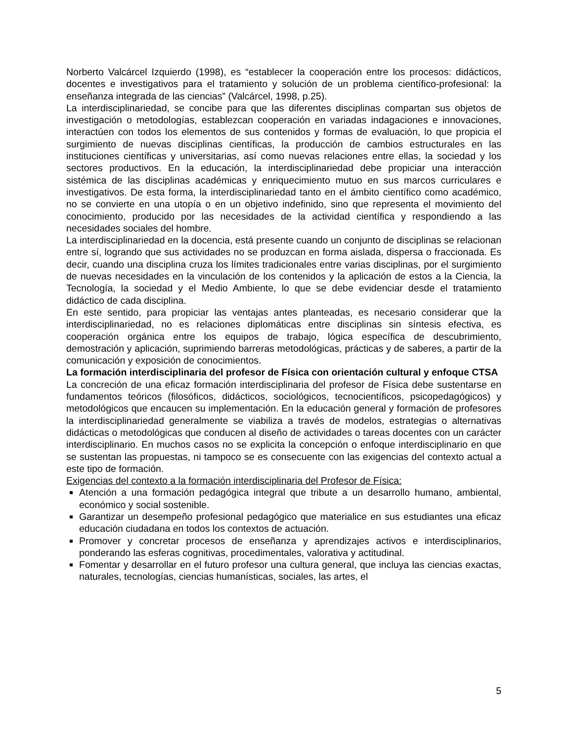Norberto Valcárcel Izquierdo (1998), es “establecer la cooperación entre los procesos: didácticos, docentes e investigativos para el tratamiento y solución de un problema científico-profesional: la enseñanza integrada de las ciencias” (Valcárcel, 1998, p.25).
La interdisciplinariedad, se concibe para que las diferentes disciplinas compartan sus objetos de investigación o metodologías, establezcan cooperación en variadas indagaciones e innovaciones, interactúen con todos los elementos de sus contenidos y formas de evaluación, lo que propicia el surgimiento de nuevas disciplinas científicas, la producción de cambios estructurales en las instituciones científicas y universitarias, así como nuevas relaciones entre ellas, la sociedad y los sectores productivos. En la educación, la interdisciplinariedad debe propiciar una interacción sistémica de las disciplinas académicas y enriquecimiento mutuo en sus marcos curriculares e investigativos. De esta forma, la interdisciplinariedad tanto en el ámbito científico como académico, no se convierte en una utopía o en un objetivo indefinido, sino que representa el movimiento del conocimiento, producido por las necesidades de la actividad científica y respondiendo a las necesidades sociales del hombre.
La interdisciplinariedad en la docencia, está presente cuando un conjunto de disciplinas se relacionan entre sí, logrando que sus actividades no se produzcan en forma aislada, dispersa o fraccionada. Es decir, cuando una disciplina cruza los límites tradicionales entre varias disciplinas, por el surgimiento de nuevas necesidades en la vinculación de los contenidos y la aplicación de estos a la Ciencia, la Tecnología, la sociedad y el Medio Ambiente, lo que se debe evidenciar desde el tratamiento didáctico de cada disciplina.
En este sentido, para propiciar las ventajas antes planteadas, es necesario considerar que la interdisciplinariedad, no es relaciones diplomáticas entre disciplinas sin síntesis efectiva, es cooperación orgánica entre los equipos de trabajo, lógica específica de descubrimiento, demostración y aplicación, suprimiendo barreras metodológicas, prácticas y de saberes, a partir de la comunicación y exposición de conocimientos.
La formación interdisciplinaria del profesor de Física con orientación cultural y enfoque CTSA
La concreción de una eficaz formación interdisciplinaria del profesor de Física debe sustentarse en fundamentos teóricos (filosóficos, didácticos, sociológicos, tecnocientíficos, psicopedagógicos) y metodológicos que encaucen su implementación. En la educación general y formación de profesores la interdisciplinariedad generalmente se viabiliza a través de modelos, estrategias o alternativas didácticas o metodológicas que conducen al diseño de actividades o tareas docentes con un carácter interdisciplinario. En muchos casos no se explicita la concepción o enfoque interdisciplinario en que se sustentan las propuestas, ni tampoco se es consecuente con las exigencias del contexto actual a este tipo de formación.
Exigencias del contexto a la formación interdisciplinaria del Profesor de Física:
Atención a una formación pedagógica integral que tribute a un desarrollo humano, ambiental, económico y social sostenible.
Garantizar un desempeño profesional pedagógico que materialice en sus estudiantes una eficaz educación ciudadana en todos los contextos de actuación.
Promover y concretar procesos de enseñanza y aprendizajes activos e interdisciplinarios, ponderando las esferas cognitivas, procedimentales, valorativa y actitudinal.
Fomentar y desarrollar en el futuro profesor una cultura general, que incluya las ciencias exactas, naturales, tecnologías, ciencias humanísticas, sociales, las artes, el
5